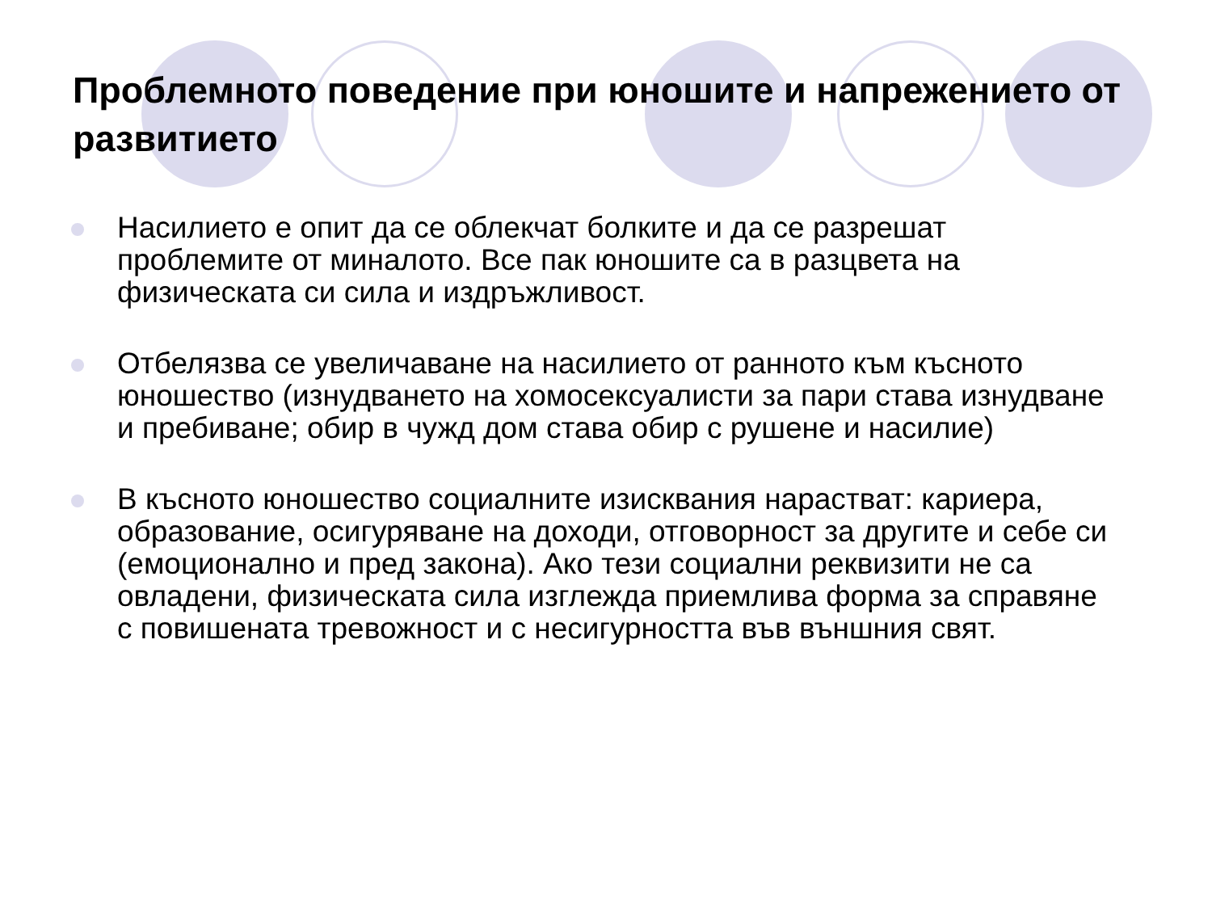Проблемното поведение при юношите и напрежението от развитието
Насилието е опит да се облекчат болките и да се разрешат проблемите от миналото. Все пак юношите са в разцвета на физическата си сила и издръжливост.
Отбелязва се увеличаване на насилието от ранното към късното юношество (изнудването на хомосексуалисти за пари става изнудване и пребиване; обир в чужд дом става обир с рушене и насилие)
В късното юношество социалните изисквания нарастват: кариера, образование, осигуряване на доходи, отговорност за другите и себе си (емоционално и пред закона). Ако тези социални реквизити не са овладени, физическата сила изглежда приемлива форма за справяне с повишената тревожност и с несигурността във външния свят.